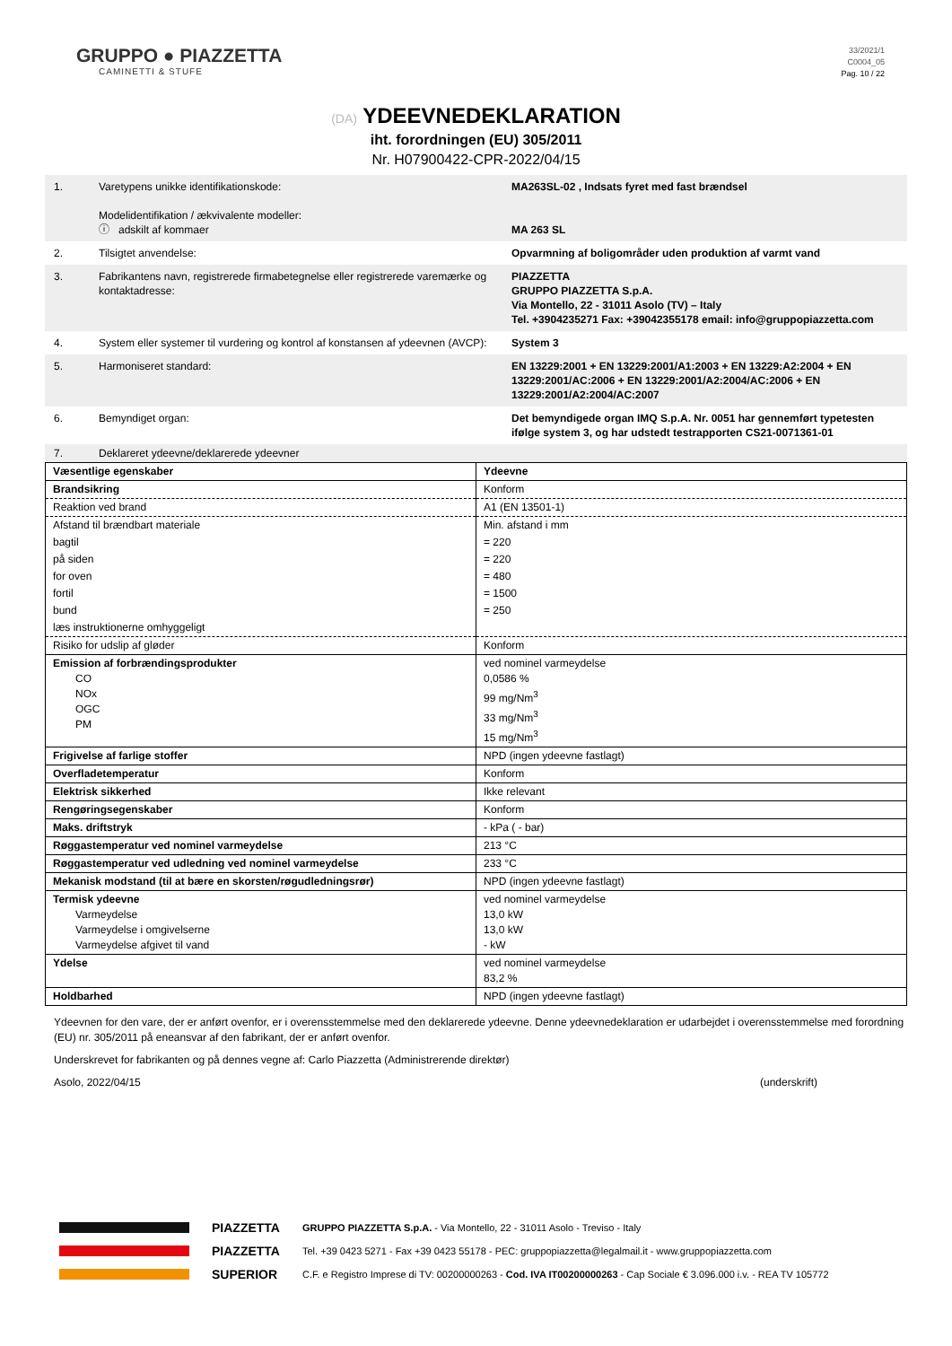GRUPPO ● PIAZZETTA
CAMINETTI & STUFE
33/2021/1
C0004_05
Pag. 10 / 22
(DA) YDEEVNEDEKLARATION
iht. forordningen (EU) 305/2011
Nr. H07900422-CPR-2022/04/15
| 1. | Varetypens unikke identifikationskode: Modelidentifikation / ækvivalente modeller: ⓘ adskilt af kommaer | MA263SL-02 , Indsats fyret med fast brændsel MA 263 SL |
| 2. | Tilsigtet anvendelse: | Opvarmning af boligområder uden produktion af varmt vand |
| 3. | Fabrikantens navn, registrerede firmabetegnelse eller registrerede varemærke og kontaktadresse: | PIAZZETTA GRUPPO PIAZZETTA S.p.A. Via Montello, 22 - 31011 Asolo (TV) – Italy Tel. +3904235271 Fax: +39042355178 email: info@gruppopiazzetta.com |
| 4. | System eller systemer til vurdering og kontrol af konstansen af ydeevnen (AVCP): | System 3 |
| 5. | Harmoniseret standard: | EN 13229:2001 + EN 13229:2001/A1:2003 + EN 13229:A2:2004 + EN 13229:2001/AC:2006 + EN 13229:2001/A2:2004/AC:2006 + EN 13229:2001/A2:2004/AC:2007 |
| 6. | Bemyndiget organ: | Det bemyndigede organ IMQ S.p.A. Nr. 0051 har gennemført typetesten ifølge system 3, og har udstedt testrapporten CS21-0071361-01 |
| 7. | Deklareret ydeevne/deklarerede ydeevner | |
| Væsentlige egenskaber | Ydeevne |
| Brandsikring | Konform |
| Reaktion ved brand | A1 (EN 13501-1) |
| Afstand til brændbart materiale | Min. afstand i mm |
| bagtil | = 220 |
| på siden | = 220 |
| for oven | = 480 |
| fortil | = 1500 |
| bund | = 250 |
| læs instruktionerne omhyggeligt | |
| Risiko for udslip af gløder | Konform |
| Emission af forbrændingsprodukter CO NOx OGC PM | ved nominel varmeydelse 0,0586 % 99 mg/Nm<sup>3</sup> 33 mg/Nm<sup>3</sup> 15 mg/Nm<sup>3</sup> |
| Frigivelse af farlige stoffer | NPD (ingen ydeevne fastlagt) |
| Overfladetemperatur | Konform |
| Elektrisk sikkerhed | Ikke relevant |
| Rengøringsegenskaber | Konform |
| Maks. driftstryk | - kPa ( - bar) |
| Røggastemperatur ved nominel varmeydelse | 213 °C |
| Røggastemperatur ved udledning ved nominel varmeydelse | 233 °C |
| Mekanisk modstand (til at bære en skorsten/røgudledningsrør) | NPD (ingen ydeevne fastlagt) |
| Termisk ydeevne Varmeydelse Varmeydelse i omgivelserne Varmeydelse afgivet til vand | ved nominel varmeydelse 13,0 kW 13,0 kW - kW |
| Ydelse | ved nominel varmeydelse 83,2 % |
| Holdbarhed | NPD (ingen ydeevne fastlagt) |
Ydeevnen for den vare, der er anført ovenfor, er i overensstemmelse med den deklarerede ydeevne. Denne ydeevnedeklaration er udarbejdet i overensstemmelse med forordning (EU) nr. 305/2011 på eneansvar af den fabrikant, der er anført ovenfor.
Underskrevet for fabrikanten og på dennes vegne af: Carlo Piazzetta (Administrerende direktør)
Asolo, 2022/04/15 (underskrift)
PIAZZETTA
PIAZZETTA
SUPERIOR
GRUPPO PIAZZETTA S.p.A. - Via Montello, 22 - 31011 Asolo - Treviso - Italy
Tel. +39 0423 5271 - Fax +39 0423 55178 - PEC: gruppopiazzetta@legalmail.it - www.gruppopiazzetta.com
C.F. e Registro Imprese di TV: 00200000263 - Cod. IVA IT00200000263 - Cap Sociale € 3.096.000 i.v. - REA TV 105772